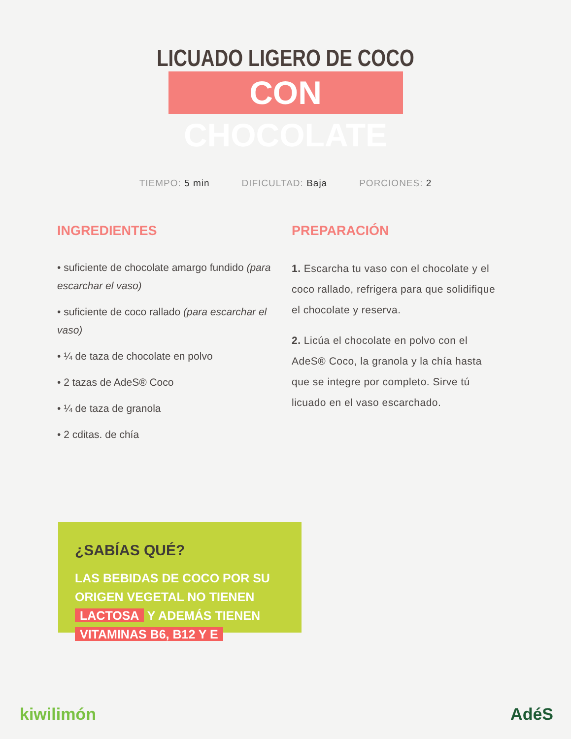LICUADO LIGERO DE COCO
CON CHOCOLATE
TIEMPO: 5 min DIFICULTAD: Baja PORCIONES: 2
INGREDIENTES
• suficiente de chocolate amargo fundido (para escarchar el vaso)
• suficiente de coco rallado (para escarchar el vaso)
• ¼ de taza de chocolate en polvo
• 2 tazas de AdeS® Coco
• ¼ de taza de granola
• 2 cditas. de chía
PREPARACIÓN
1. Escarcha tu vaso con el chocolate y el coco rallado, refrigera para que solidifique el chocolate y reserva.
2. Licúa el chocolate en polvo con el AdeS® Coco, la granola y la chía hasta que se integre por completo. Sirve tú licuado en el vaso escarchado.
¿SABÍAS QUÉ?
LAS BEBIDAS DE COCO POR SU ORIGEN VEGETAL NO TIENEN LACTOSA Y ADEMÁS TIENEN VITAMINAS B6, B12 Y E
kiwilimón AdéS